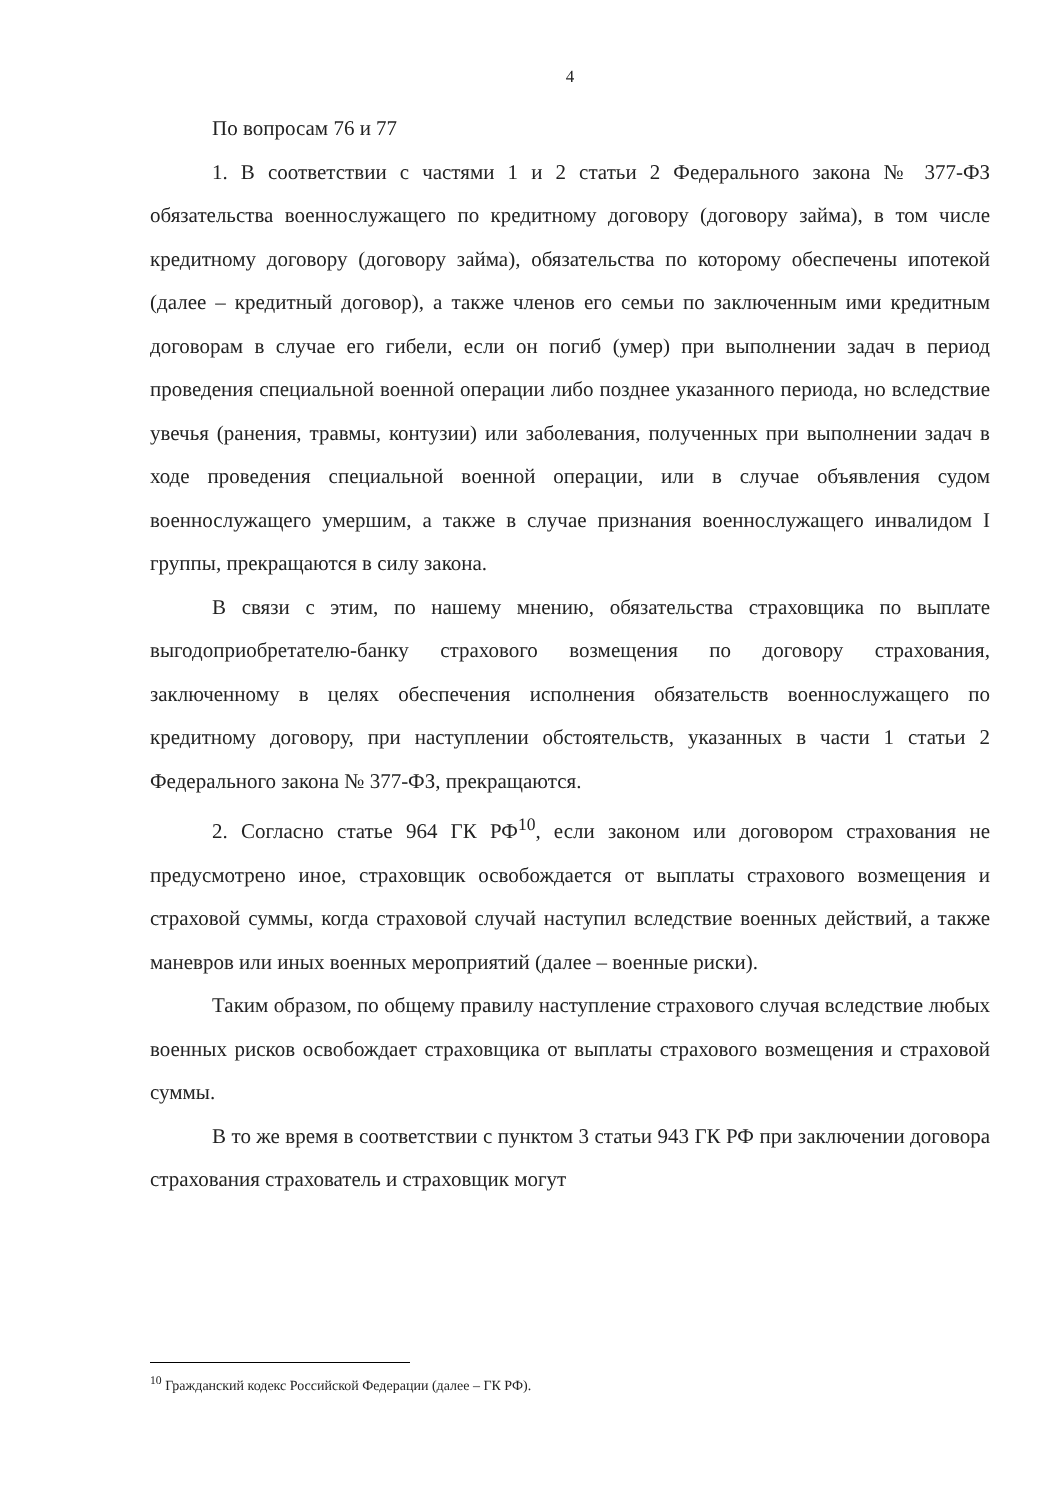4
По вопросам 76 и 77
1. В соответствии с частями 1 и 2 статьи 2 Федерального закона № 377-ФЗ обязательства военнослужащего по кредитному договору (договору займа), в том числе кредитному договору (договору займа), обязательства по которому обеспечены ипотекой (далее – кредитный договор), а также членов его семьи по заключенным ими кредитным договорам в случае его гибели, если он погиб (умер) при выполнении задач в период проведения специальной военной операции либо позднее указанного периода, но вследствие увечья (ранения, травмы, контузии) или заболевания, полученных при выполнении задач в ходе проведения специальной военной операции, или в случае объявления судом военнослужащего умершим, а также в случае признания военнослужащего инвалидом I группы, прекращаются в силу закона.
В связи с этим, по нашему мнению, обязательства страховщика по выплате выгодоприобретателю-банку страхового возмещения по договору страхования, заключенному в целях обеспечения исполнения обязательств военнослужащего по кредитному договору, при наступлении обстоятельств, указанных в части 1 статьи 2 Федерального закона № 377-ФЗ, прекращаются.
2. Согласно статье 964 ГК РФ<sup>10</sup>, если законом или договором страхования не предусмотрено иное, страховщик освобождается от выплаты страхового возмещения и страховой суммы, когда страховой случай наступил вследствие военных действий, а также маневров или иных военных мероприятий (далее – военные риски).
Таким образом, по общему правилу наступление страхового случая вследствие любых военных рисков освобождает страховщика от выплаты страхового возмещения и страховой суммы.
В то же время в соответствии с пунктом 3 статьи 943 ГК РФ при заключении договора страхования страхователь и страховщик могут
<sup>10</sup> Гражданский кодекс Российской Федерации (далее – ГК РФ).